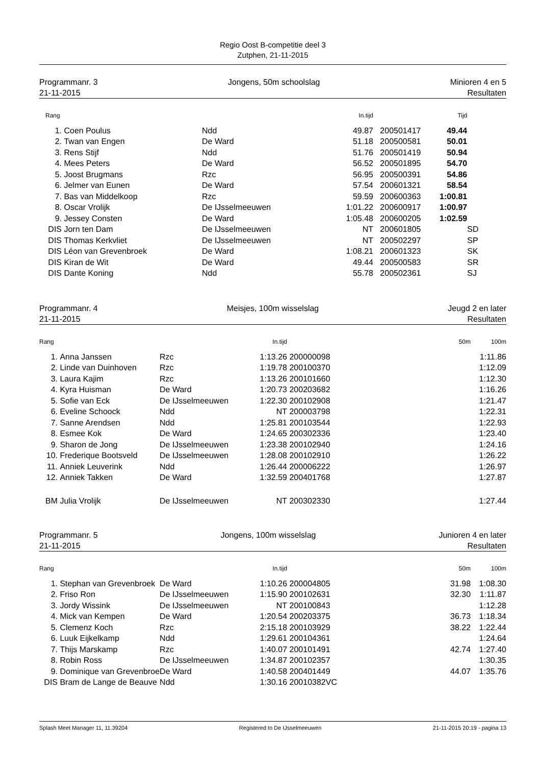Regio Oost B-competitie deel 3
Zutphen, 21-11-2015
Programmanr. 3 Jongens, 50m schoolslag Minioren 4 en 5
21-11-2015 Resultaten
| Rang | | | In.tijd | | Tijd | |
| --- | --- | --- | --- | --- | --- | --- |
| 1. | Coen Poulus | Ndd | 49.87 | 200501417 | 49.44 | |
| 2. | Twan van Engen | De Ward | 51.18 | 200500581 | 50.01 | |
| 3. | Rens Stijf | Ndd | 51.76 | 200501419 | 50.94 | |
| 4. | Mees Peters | De Ward | 56.52 | 200501895 | 54.70 | |
| 5. | Joost Brugmans | Rzc | 56.95 | 200500391 | 54.86 | |
| 6. | Jelmer van Eunen | De Ward | 57.54 | 200601321 | 58.54 | |
| 7. | Bas van Middelkoop | Rzc | 59.59 | 200600363 | 1:00.81 | |
| 8. | Oscar Vrolijk | De IJsselmeeuwen | 1:01.22 | 200600917 | 1:00.97 | |
| 9. | Jessey Consten | De Ward | 1:05.48 | 200600205 | 1:02.59 | |
| DIS | Jorn ten Dam | De IJsselmeeuwen | NT | 200601805 | | SD |
| DIS | Thomas Kerkvliet | De IJsselmeeuwen | NT | 200502297 | | SP |
| DIS | Léon van Grevenbroek | De Ward | 1:08.21 | 200601323 | | SK |
| DIS | Kiran de Wit | De Ward | 49.44 | 200500583 | | SR |
| DIS | Dante Koning | Ndd | 55.78 | 200502361 | | SJ |
Programmanr. 4 Meisjes, 100m wisselslag Jeugd 2 en later
21-11-2015 Resultaten
| Rang | | | In.tijd | | 50m | 100m |
| --- | --- | --- | --- | --- | --- | --- |
| 1. | Anna Janssen | Rzc | 1:13.26 | 200000098 | | 1:11.86 |
| 2. | Linde van Duinhoven | Rzc | 1:19.78 | 200100370 | | 1:12.09 |
| 3. | Laura Kajim | Rzc | 1:13.26 | 200101660 | | 1:12.30 |
| 4. | Kyra Huisman | De Ward | 1:20.73 | 200203682 | | 1:16.26 |
| 5. | Sofie van Eck | De IJsselmeeuwen | 1:22.30 | 200102908 | | 1:21.47 |
| 6. | Eveline Schoock | Ndd | NT | 200003798 | | 1:22.31 |
| 7. | Sanne Arendsen | Ndd | 1:25.81 | 200103544 | | 1:22.93 |
| 8. | Esmee Kok | De Ward | 1:24.65 | 200302336 | | 1:23.40 |
| 9. | Sharon de Jong | De IJsselmeeuwen | 1:23.38 | 200102940 | | 1:24.16 |
| 10. | Frederique Bootsveld | De IJsselmeeuwen | 1:28.08 | 200102910 | | 1:26.22 |
| 11. | Anniek Leuverink | Ndd | 1:26.44 | 200006222 | | 1:26.97 |
| 12. | Anniek Takken | De Ward | 1:32.59 | 200401768 | | 1:27.87 |
| BM | Julia Vrolijk | De IJsselmeeuwen | NT | 200302330 | | 1:27.44 |
Programmanr. 5 Jongens, 100m wisselslag Junioren 4 en later
21-11-2015 Resultaten
| Rang | | | In.tijd | | 50m | 100m |
| --- | --- | --- | --- | --- | --- | --- |
| 1. | Stephan van Grevenbroek | De Ward | 1:10.26 | 200004805 | 31.98 | 1:08.30 |
| 2. | Friso Ron | De IJsselmeeuwen | 1:15.90 | 200102631 | 32.30 | 1:11.87 |
| 3. | Jordy Wissink | De IJsselmeeuwen | NT | 200100843 | | 1:12.28 |
| 4. | Mick van Kempen | De Ward | 1:20.54 | 200203375 | 36.73 | 1:18.34 |
| 5. | Clemenz Koch | Rzc | 2:15.18 | 200103929 | 38.22 | 1:22.44 |
| 6. | Luuk Eijkelkamp | Ndd | 1:29.61 | 200104361 | | 1:24.64 |
| 7. | Thijs Marskamp | Rzc | 1:40.07 | 200101491 | 42.74 | 1:27.40 |
| 8. | Robin Ross | De IJsselmeeuwen | 1:34.87 | 200102357 | | 1:30.35 |
| 9. | Dominique van Grevenbroe | De Ward | 1:40.58 | 200401449 | 44.07 | 1:35.76 |
| DIS | Bram de Lange de Beauve | Ndd | 1:30.16 | 20010382VC | | |
Splash Meet Manager 11, 11.39204 Registered to De IJsselmeeuwen 21-11-2015 20:19 - pagina 13